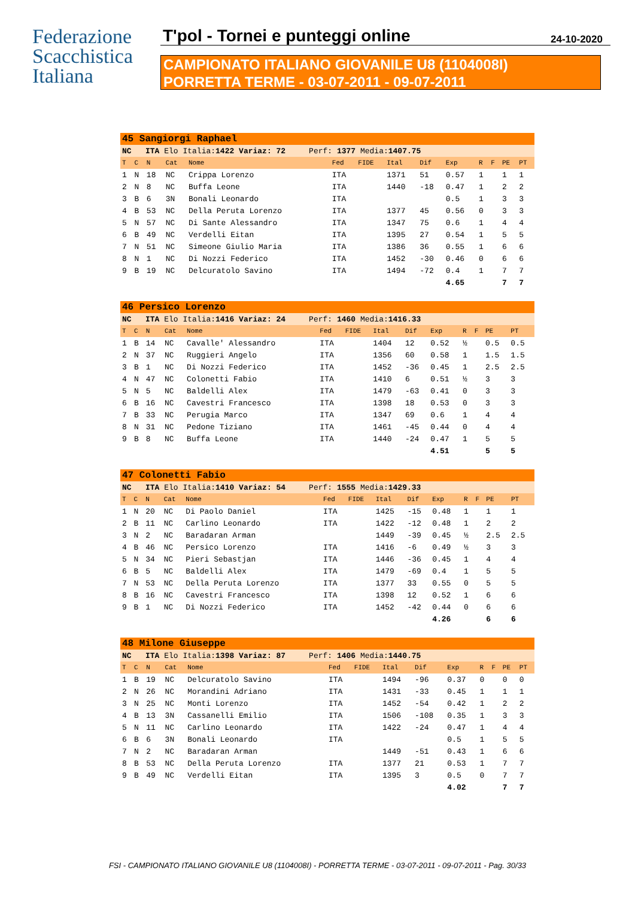Federazione
Scacchistica
Italiana
T'pol - Tornei e punteggi online
24-10-2020
CAMPIONATO ITALIANO GIOVANILE U8 (1104008I)
PORRETTA TERME - 03-07-2011 - 09-07-2011
| 45 Sangiorgi Raphael | | | | | | | | | | | | | |
| NC ITA Elo Italia: 1422 Variaz: 72 Perf: 1377 Media: 1407.75 | | | | | | | | | | | | | |
| T | C | N | Cat | Nome | Fed | FIDE | Ital | Dif | Exp | R | F | PE | PT |
| 1 | N | 18 | NC | Crippa Lorenzo | ITA | | 1371 | 51 | 0.57 | 1 | | 1 | 1 |
| 2 | N | 8 | NC | Buffa Leone | ITA | | 1440 | -18 | 0.47 | 1 | | 2 | 2 |
| 3 | B | 6 | 3N | Bonali Leonardo | ITA | | | | 0.5 | 1 | | 3 | 3 |
| 4 | B | 53 | NC | Della Peruta Lorenzo | ITA | | 1377 | 45 | 0.56 | 0 | | 3 | 3 |
| 5 | N | 57 | NC | Di Sante Alessandro | ITA | | 1347 | 75 | 0.6 | 1 | | 4 | 4 |
| 6 | B | 49 | NC | Verdelli Eitan | ITA | | 1395 | 27 | 0.54 | 1 | | 5 | 5 |
| 7 | N | 51 | NC | Simeone Giulio Maria | ITA | | 1386 | 36 | 0.55 | 1 | | 6 | 6 |
| 8 | N | 1 | NC | Di Nozzi Federico | ITA | | 1452 | -30 | 0.46 | 0 | | 6 | 6 |
| 9 | B | 19 | NC | Delcuratolo Savino | ITA | | 1494 | -72 | 0.4 | 1 | | 7 | 7 |
| | | | | | | | | | 4.65 | | | 7 | 7 |
| 46 Persico Lorenzo | | | | | | | | | | | | | |
| NC ITA Elo Italia: 1416 Variaz: 24 Perf: 1460 Media: 1416.33 | | | | | | | | | | | | | |
| T | C | N | Cat | Nome | Fed | FIDE | Ital | Dif | Exp | R | F | PE | PT |
| 1 | B | 14 | NC | Cavalle' Alessandro | ITA | | 1404 | 12 | 0.52 | ½ | | 0.5 | 0.5 |
| 2 | N | 37 | NC | Ruggieri Angelo | ITA | | 1356 | 60 | 0.58 | 1 | | 1.5 | 1.5 |
| 3 | B | 1 | NC | Di Nozzi Federico | ITA | | 1452 | -36 | 0.45 | 1 | | 2.5 | 2.5 |
| 4 | N | 47 | NC | Colonetti Fabio | ITA | | 1410 | 6 | 0.51 | ½ | | 3 | 3 |
| 5 | N | 5 | NC | Baldelli Alex | ITA | | 1479 | -63 | 0.41 | 0 | | 3 | 3 |
| 6 | B | 16 | NC | Cavestri Francesco | ITA | | 1398 | 18 | 0.53 | 0 | | 3 | 3 |
| 7 | B | 33 | NC | Perugia Marco | ITA | | 1347 | 69 | 0.6 | 1 | | 4 | 4 |
| 8 | N | 31 | NC | Pedone Tiziano | ITA | | 1461 | -45 | 0.44 | 0 | | 4 | 4 |
| 9 | B | 8 | NC | Buffa Leone | ITA | | 1440 | -24 | 0.47 | 1 | | 5 | 5 |
| | | | | | | | | | 4.51 | | | 5 | 5 |
| 47 Colonetti Fabio | | | | | | | | | | | | | |
| NC ITA Elo Italia: 1410 Variaz: 54 Perf: 1555 Media: 1429.33 | | | | | | | | | | | | | |
| T | C | N | Cat | Nome | Fed | FIDE | Ital | Dif | Exp | R | F | PE | PT |
| 1 | N | 20 | NC | Di Paolo Daniel | ITA | | 1425 | -15 | 0.48 | 1 | | 1 | 1 |
| 2 | B | 11 | NC | Carlino Leonardo | ITA | | 1422 | -12 | 0.48 | 1 | | 2 | 2 |
| 3 | N | 2 | NC | Baradaran Arman | | | 1449 | -39 | 0.45 | ½ | | 2.5 | 2.5 |
| 4 | B | 46 | NC | Persico Lorenzo | ITA | | 1416 | -6 | 0.49 | ½ | | 3 | 3 |
| 5 | N | 34 | NC | Pieri Sebastjan | ITA | | 1446 | -36 | 0.45 | 1 | | 4 | 4 |
| 6 | B | 5 | NC | Baldelli Alex | ITA | | 1479 | -69 | 0.4 | 1 | | 5 | 5 |
| 7 | N | 53 | NC | Della Peruta Lorenzo | ITA | | 1377 | 33 | 0.55 | 0 | | 5 | 5 |
| 8 | B | 16 | NC | Cavestri Francesco | ITA | | 1398 | 12 | 0.52 | 1 | | 6 | 6 |
| 9 | B | 1 | NC | Di Nozzi Federico | ITA | | 1452 | -42 | 0.44 | 0 | | 6 | 6 |
| | | | | | | | | | 4.26 | | | 6 | 6 |
| 48 Milone Giuseppe | | | | | | | | | | | | | |
| NC ITA Elo Italia: 1398 Variaz: 87 Perf: 1406 Media: 1440.75 | | | | | | | | | | | | | |
| T | C | N | Cat | Nome | Fed | FIDE | Ital | Dif | Exp | R | F | PE | PT |
| 1 | B | 19 | NC | Delcuratolo Savino | ITA | | 1494 | -96 | 0.37 | 0 | | 0 | 0 |
| 2 | N | 26 | NC | Morandini Adriano | ITA | | 1431 | -33 | 0.45 | 1 | | 1 | 1 |
| 3 | N | 25 | NC | Monti Lorenzo | ITA | | 1452 | -54 | 0.42 | 1 | | 2 | 2 |
| 4 | B | 13 | 3N | Cassanelli Emilio | ITA | | 1506 | -108 | 0.35 | 1 | | 3 | 3 |
| 5 | N | 11 | NC | Carlino Leonardo | ITA | | 1422 | -24 | 0.47 | 1 | | 4 | 4 |
| 6 | B | 6 | 3N | Bonali Leonardo | ITA | | | | 0.5 | 1 | | 5 | 5 |
| 7 | N | 2 | NC | Baradaran Arman | | | 1449 | -51 | 0.43 | 1 | | 6 | 6 |
| 8 | B | 53 | NC | Della Peruta Lorenzo | ITA | | 1377 | 21 | 0.53 | 1 | | 7 | 7 |
| 9 | B | 49 | NC | Verdelli Eitan | ITA | | 1395 | 3 | 0.5 | 0 | | 7 | 7 |
| | | | | | | | | | 4.02 | | | 7 | 7 |
FSI - CAMPIONATO ITALIANO GIOVANILE U8 (1104008I) - PORRETTA TERME - 03-07-2011 - 09-07-2011 - Pag. 30/33